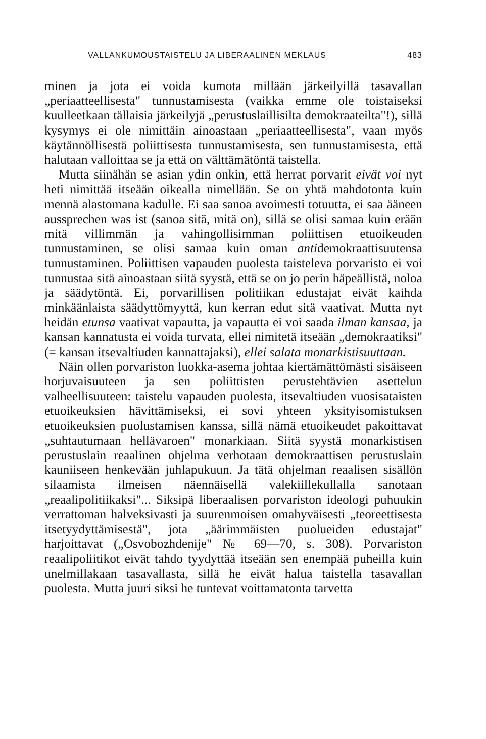VALLANKUMOUSTAISTELU JA LIBERAALINEN MEKLAUS 483
minen ja jota ei voida kumota millään järkeilyillä tasavallan „periaatteellisesta" tunnustamisesta (vaikka emme ole toistaiseksi kuulleetkaan tällaisia järkeilyjä „perustuslaillisilta demokraateilta"!), sillä kysymys ei ole nimittäin ainoastaan „periaatteellisesta", vaan myös käytännöllisestä poliittisesta tunnustamisesta, sen tunnustamisesta, että halutaan valloittaa se ja että on välttämätöntä taistella.
Mutta siinähän se asian ydin onkin, että herrat porvarit eivät voi nyt heti nimittää itseään oikealla nimellään. Se on yhtä mahdotonta kuin mennä alastomana kadulle. Ei saa sanoa avoimesti totuutta, ei saa ääneen aussprechen was ist (sanoa sitä, mitä on), sillä se olisi samaa kuin erään mitä villimmän ja vahingollisimman poliittisen etuoikeuden tunnustaminen, se olisi samaa kuin oman antidemokraattisuutensa tunnustaminen. Poliittisen vapauden puolesta taisteleva porvaristo ei voi tunnustaa sitä ainoastaan siitä syystä, että se on jo perin häpeällistä, noloa ja säädytöntä. Ei, porvarillisen politiikan edustajat eivät kaihda minkäänlaista säädyttömyyttä, kun kerran edut sitä vaativat. Mutta nyt heidän etunsa vaativat vapautta, ja vapautta ei voi saada ilman kansaa, ja kansan kannatusta ei voida turvata, ellei nimitetä itseään „demokraatiksi" (= kansan itsevaltiuden kannattajaksi), ellei salata monarkistisuuttaan.
Näin ollen porvariston luokka-asema johtaa kiertämättömästi sisäiseen horjuvaisuuteen ja sen poliittisten perustehtävien asettelun valheellisuuteen: taistelu vapauden puolesta, itsevaltiuden vuosisataisten etuoikeuksien hävittämiseksi, ei sovi yhteen yksityisomistuksen etuoikeuksien puolustamisen kanssa, sillä nämä etuoikeudet pakoittavat „suhtautumaan hellävaroen" monarkiaan. Siitä syystä monarkistisen perustuslain reaalinen ohjelma verhotaan demokraattisen perustuslain kauniiseen henkevään juhlapukuun. Ja tätä ohjelman reaalisen sisällön silaamista ilmeisen näennäisellä valekiillekullalla sanotaan „reaalipolitiikaksi"... Siksipä liberaalisen porvariston ideologi puhuukin verrattoman halveksivasti ja suurenmoisen omahyväisesti „teoreettisesta itsetyydyttämisestä", jota „äärimmäisten puolueiden edustajat" harjoittavat („Osvobozhdenije" № 69—70, s. 308). Porvariston reaalipoliitikot eivät tahdo tyydyttää itseään sen enempää puheilla kuin unelmillakaan tasavallasta, sillä he eivät halua taistella tasavallan puolesta. Mutta juuri siksi he tuntevat voittamatonta tarvetta